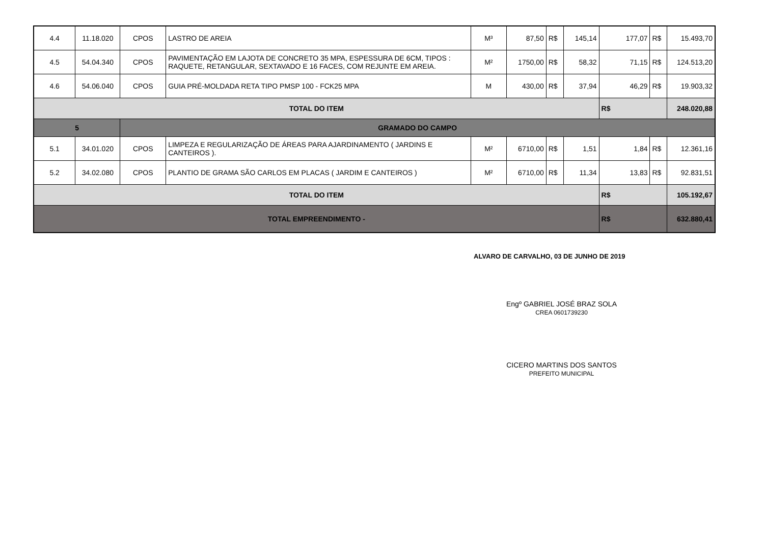| 4.4 | 11.18.020 | CPOS | LASTRO DE AREIA | M³ | 87,50 | R$ | 145,14 | 177,07 | R$ | 15.493,70 |
| 4.5 | 54.04.340 | CPOS | PAVIMENTAÇÃO EM LAJOTA DE CONCRETO 35 MPA, ESPESSURA DE 6CM, TIPOS : RAQUETE, RETANGULAR, SEXTAVADO E 16 FACES, COM REJUNTE EM AREIA. | M² | 1750,00 | R$ | 58,32 | 71,15 | R$ | 124.513,20 |
| 4.6 | 54.06.040 | CPOS | GUIA PRÉ-MOLDADA RETA TIPO PMSP 100 - FCK25 MPA | M | 430,00 | R$ | 37,94 | 46,29 | R$ | 19.903,32 |
| TOTAL DO ITEM | | | | | | | | R$ | | 248.020,88 |
| 5 | | GRAMADO DO CAMPO | | | | | | | | |
| 5.1 | 34.01.020 | CPOS | LIMPEZA E REGULARIZAÇÃO DE ÁREAS PARA AJARDINAMENTO ( JARDINS E CANTEIROS ). | M² | 6710,00 | R$ | 1,51 | 1,84 | R$ | 12.361,16 |
| 5.2 | 34.02.080 | CPOS | PLANTIO DE GRAMA SÃO CARLOS EM PLACAS ( JARDIM E CANTEIROS ) | M² | 6710,00 | R$ | 11,34 | 13,83 | R$ | 92.831,51 |
| TOTAL DO ITEM | | | | | | | | R$ | | 105.192,67 |
| TOTAL EMPREENDIMENTO - | | | | | | | | R$ | | 632.880,41 |
ALVARO DE CARVALHO, 03 DE JUNHO DE 2019
Engº GABRIEL JOSÉ BRAZ SOLA
CREA 0601739230
CICERO MARTINS DOS SANTOS
PREFEITO MUNICIPAL